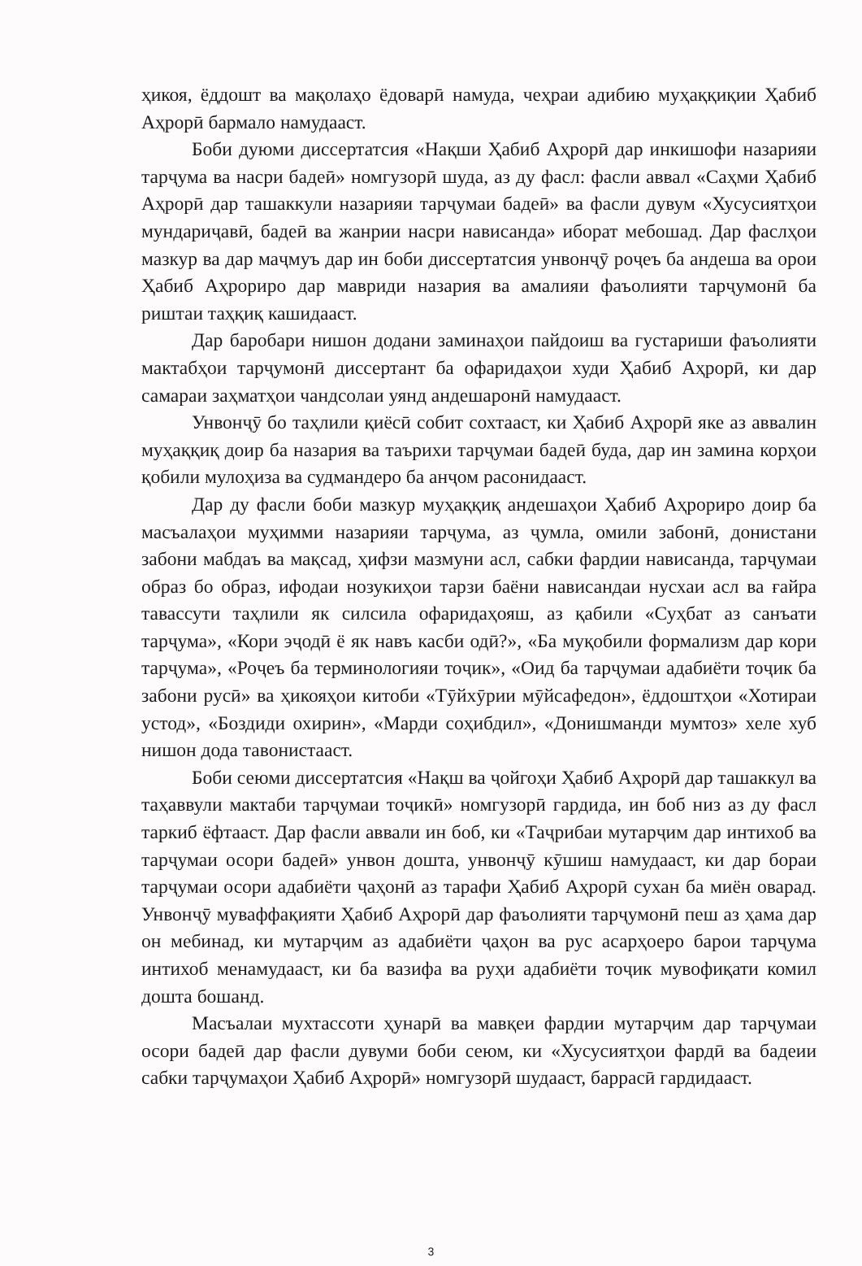ҳикоя, ёддошт ва мақолаҳо ёдоварӣ намуда, чеҳраи адибию муҳаққиқии Ҳабиб Аҳрорӣ бармало намудааст.
Боби дуюми диссертатсия «Нақши Ҳабиб Аҳрорӣ дар инкишофи назарияи тарҷума ва насри бадеӣ» номгузорӣ шуда, аз ду фасл: фасли аввал «Саҳми Ҳабиб Аҳрорӣ дар ташаккули назарияи тарҷумаи бадеӣ» ва фасли дувум «Хусусиятҳои мундариҷавӣ, бадеӣ ва жанрии насри нависанда» иборат мебошад. Дар фаслҳои мазкур ва дар маҷмуъ дар ин боби диссертатсия унвонҷӯ роҷеъ ба андеша ва орои Ҳабиб Аҳрориро дар мавриди назария ва амалияи фаъолияти тарҷумонӣ ба риштаи таҳқиқ кашидааст.
Дар баробари нишон додани заминаҳои пайдоиш ва густариши фаъолияти мактабҳои тарҷумонӣ диссертант ба офаридаҳои худи Ҳабиб Аҳрорӣ, ки дар самараи заҳматҳои чандсолаи уянд андешаронӣ намудааст.
Унвонҷӯ бо таҳлили қиёсӣ собит сохтааст, ки Ҳабиб Аҳрорӣ яке аз аввалин муҳаққиқ доир ба назария ва таърихи тарҷумаи бадеӣ буда, дар ин замина корҳои қобили мулоҳиза ва судмандеро ба анҷом расонидааст.
Дар ду фасли боби мазкур муҳаққиқ андешаҳои Ҳабиб Аҳрориро доир ба масъалаҳои муҳимми назарияи тарҷума, аз ҷумла, омили забонӣ, донистани забони мабдаъ ва мақсад, ҳифзи мазмуни асл, сабки фардии нависанда, тарҷумаи образ бо образ, ифодаи нозукиҳои тарзи баёни нависандаи нусхаи асл ва ғайра тавассути таҳлили як силсила офаридаҳояш, аз қабили «Суҳбат аз санъати тарҷума», «Кори эҷодӣ ё як навъ касби одӣ?», «Ба муқобили формализм дар кори тарҷума», «Роҷеъ ба терминологияи тоҷик», «Оид ба тарҷумаи адабиёти тоҷик ба забони русӣ» ва ҳикояҳои китоби «Тӯйхӯрии мӯйсафедон», ёддоштҳои «Хотираи устод», «Боздиди охирин», «Марди соҳибдил», «Донишманди мумтоз» хеле хуб нишон дода тавонистааст.
Боби сеюми диссертатсия «Нақш ва ҷойгоҳи Ҳабиб Аҳрорӣ дар ташаккул ва таҳаввули мактаби тарҷумаи тоҷикӣ» номгузорӣ гардида, ин боб низ аз ду фасл таркиб ёфтааст. Дар фасли аввали ин боб, ки «Таҷрибаи мутарҷим дар интихоб ва тарҷумаи осори бадеӣ» унвон дошта, унвонҷӯ кӯшиш намудааст, ки дар бораи тарҷумаи осори адабиёти ҷаҳонӣ аз тарафи Ҳабиб Аҳрорӣ сухан ба миён оварад. Унвонҷӯ муваффақияти Ҳабиб Аҳрорӣ дар фаъолияти тарҷумонӣ пеш аз ҳама дар он мебинад, ки мутарҷим аз адабиёти ҷаҳон ва рус асарҳоеро барои тарҷума интихоб менамудааст, ки ба вазифа ва руҳи адабиёти тоҷик мувофиқати комил дошта бошанд.
Масъалаи мухтассоти ҳунарӣ ва мавқеи фардии мутарҷим дар тарҷумаи осори бадеӣ дар фасли дувуми боби сеюм, ки «Хусусиятҳои фардӣ ва бадеии сабки тарҷумаҳои Ҳабиб Аҳрорӣ» номгузорӣ шудааст, баррасӣ гардидааст.
3